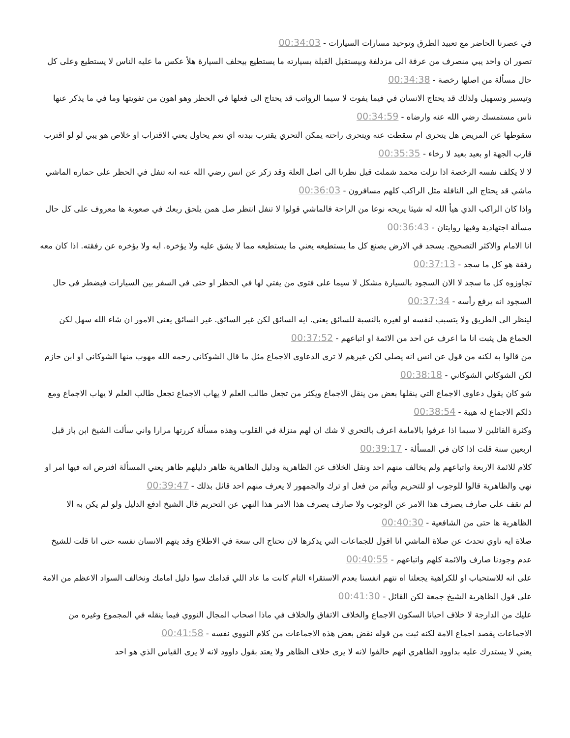في عصرنا الحاضر مع تعبيد الطرق وتوحيد مسارات السيارات - 00:34:03
تصور ان واحد يبي منصرف من عرفة الى مزدلفة وبيستقبل القبلة بسيارته ما يستطيع بيحلف السيارة هلأ عكس ما عليه الناس لا يستطيع وعلى كل حال مسألة من اصلها رخصة - 00:34:38
وتيسير وتسهيل ولذلك قد يحتاج الانسان في فيما يفوت لا سيما الرواتب قد يحتاج الى فعلها في الحظر وهو اهون من تفويتها وما في ما يذكر عنها ناس مستمسك رضي الله عنه وارضاه - 00:34:59
سقوطها عن المريض هل يتحرى ام سقطت عنه ويتحرى راحته يمكن التحري يقترب ببدنه اي نعم يحاول يعني الاقتراب او خلاص هو يبي لو لو اقترب قارب الجهة او بعيد بعيد لا رخاء - 00:35:35
لا لا يكلف نفسه الرخصة اذا نزلت محمد شملت قيل نظرنا الى اصل العلة وقد زكر عن انس رضي الله عنه انه تنفل في الحظر على حماره الماشي ماشي قد يحتاج الى النافلة مثل الراكب كلهم مسافرون - 00:36:03
واذا كان الراكب الذي هيأ الله له شيئا يريحه نوعا من الراحة فالماشي قولوا لا تنفل انتظر صل همن يلحق ربعك في صعوبة ها معروف على كل حال مسألة اجتهادية وفيها روايتان - 00:36:43
انا الامام والاكثر التصحيح. يسجد في الارض يصنع كل ما يستطيعه يعني ما يستطيعه مما لا يشق عليه ولا يؤخره. ايه ولا يؤخره عن رفقته. اذا كان معه رفقة هو كل ما سجد - 00:37:13
تجاوزوه كل ما سجد لا الان السجود بالسيارة مشكل لا سيما على فتوى من يفتي لها في الحظر او حتى في السفر بين السيارات فيضطر في حال السجود انه يرفع رأسه - 00:37:34
لينظر الى الطريق ولا يتسبب لنفسه او لغيره بالنسبة للسائق يعني. ايه السائق لكن غير السائق. غير السائق يعني الامور ان شاء الله سهل لكن الجماع هل يثبت انا ما اعرف عن احد من الائمة او اتباعهم - 00:37:52
من قالوا به لكنه من قول عن انس انه يصلي لكن غيرهم لا ترى الدعاوى الاجماع مثل ما قال الشوكاني رحمه الله مهوب منها الشوكاني او ابن حازم لكن الشوكاني الشوكاني - 00:38:18
شو كان يقول دعاوى الاجماع التي ينقلها بعض من ينقل الاجماع ويكثر من تجعل طالب العلم لا يهاب الاجماع تجعل طالب العلم لا يهاب الاجماع ومع ذلكم الاجماع له هيبة - 00:38:54
وكثرة القائلين لا سيما اذا عرفوا بالامامة اعرف بالتحري لا شك ان لهم منزلة في القلوب وهذه مسألة كررتها مرارا واني سألت الشيخ ابن باز قبل اربعين سنة قلت اذا كان في المسألة - 00:39:17
كلام للائمة الاربعة واتباعهم ولم يخالف منهم احد ونقل الخلاف عن الظاهرية ودليل الظاهرية ظاهر دليلهم ظاهر يعني المسألة افترض انه فيها امر او نهي والظاهرية قالوا للوجوب او للتحريم ويأثم من فعل او ترك والجمهور لا يعرف منهم احد قائل بذلك - 00:39:47
لم نقف على صارف يصرف هذا الامر عن الوجوب ولا صارف يصرف هذا الامر هذا النهي عن التحريم قال الشيخ ادفع الدليل ولو لم يكن به الا الظاهرية ها حتى من الشافعية - 00:40:30
صلاة ايه ناوي تحدث عن صلاة الماشي انا اقول للجماعات التي يذكرها لان تحتاج الى سعة في الاطلاع وقد يتهم الانسان نفسه حتى انا قلت للشيخ عدم وجودنا صارف والائمة كلهم واتباعهم - 00:40:55
على انه للاستحباب او للكراهية يجعلنا اه نتهم انفسنا بعدم الاستقراء التام كانت ما عاد اللي قدامك سوا دليل امامك ونخالف السواد الاعظم من الامة على قول الظاهرية الشيخ جمعة لكن القائل - 00:41:30
عليك من الدارجة لا خلاف احيانا السكون الاجماع والخلاف الاتفاق والخلاف في ماذا اصحاب المجال النووي فيما ينقله في المجموع وغيره من الاجماعات يقصد اجماع الامة لكنه ثبت من قوله نقض بعض هذه الاجماعات من كلام النووي نفسه - 00:41:58
يعني لا يستدرك عليه بداوود الظاهري انهم خالفوا لانه لا يرى خلاف الظاهر ولا يعتد بقول داوود لانه لا يرى القياس الذي هو احد